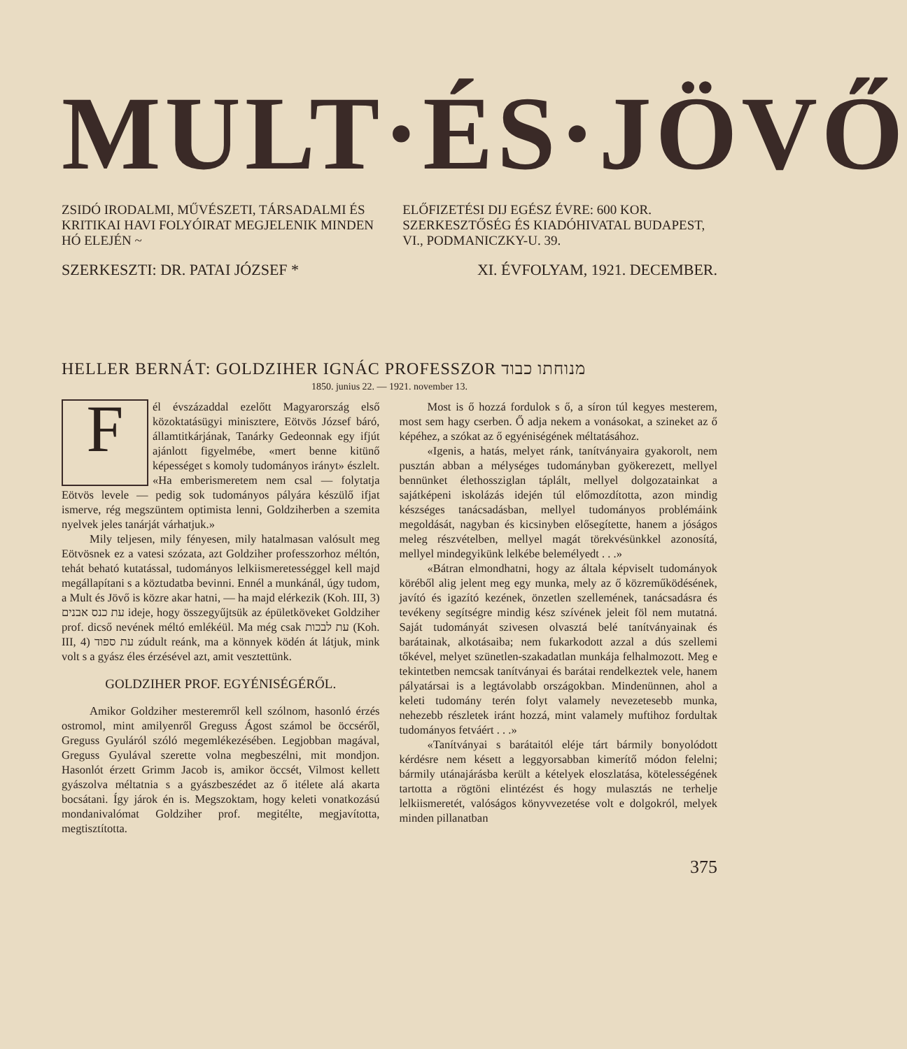MULT·ÉS·JÖVŐ
ZSIDÓ IRODALMI, MŰVÉSZETI, TÁRSA­DALMI ÉS KRITIKAI HAVI FOLYÓIRAT MEGJELENIK MINDEN HÓ ELEJÉN ~
ELŐFIZETÉSI DIJ EGÉSZ ÉVRE: 600 KOR. SZERKESZTŐSÉG ÉS KIADÓHIVATAL BUDAPEST, VI., PODMANICZKY-U. 39.
SZERKESZTI: DR. PATAI JÓZSEF * XI. ÉVFOLYAM, 1921. DECEMBER.
HELLER BERNÁT: GOLDZIHER IGNÁC PROFESSZOR מנוחתו כבוד
1850. junius 22. — 1921. november 13.
Fél évszázaddal ezelőtt Magyarország első közoktatásügyi minisztere, Eötvös József báró, államtitkárjá­nak, Tanárky Gedeonnak egy ifjút ajánlott figyelmébe, «mert benne kitünő képességet s komoly tudo­mányos irányt» észlelt. «Ha emberismeretem nem csal — folytatja Eötvös levele — pedig sok tudományos pályára készülő ifjat ismerve, rég megszüntem optimista lenni, Goldziherben a szemita nyelvek jeles tanárját várhatjuk.»
Mily teljesen, mily fényesen, mily hatalmasan valósult meg Eötvösnek ez a vatesi szózata, azt Goldziher professzorhoz méltón, tehát beható kutatással, tudományos lelkiismeretességgel kell majd megállapítani s a köztudatba bevinni. Ennél a munkánál, úgy tudom, a Mult és Jövő is közre akar hatni, — ha majd elérkezik (Koh. III, 3) עת כנס אבנים ideje, hogy összegyűjtsük az épületköveket Goldziher prof. dicső nevének méltó emlékéül. Ma még csak עת לבכות (Koh. III, 4) עת ספוד zúdult reánk, ma a könnyek ködén át látjuk, mink volt s a gyász éles érzé­sével azt, amit vesztettünk.
GOLDZIHER PROF. EGYÉNISÉGÉRŐL.
Amikor Goldziher mesteremről kell szólnom, hasonló érzés ostromol, mint amilyenről Greguss Ágost számol be öccséről, Greguss Gyuláról szóló megemlékezésében. Legjobban magával, Greguss Gyulával szerette volna megbeszélni, mit mondjon. Hasonlót érzett Grimm Jacob is, amikor öccsét, Vilmost kellett gyászolva méltatnia s a gyászbeszédet az ő itélete alá akarta bocsátani. Így járok én is. Megszoktam, hogy keleti vonatkozású mondanivalómat Goldziher prof. megitélte, megjavította, megtisztította.
Most is ő hozzá fordulok s ő, a síron túl kegyes mesterem, most sem hagy cserben. Ő adja nekem a vonásokat, a szineket az ő képéhez, a szókat az ő egyéniségének méltatásához.
«Igenis, a hatás, melyet ránk, tanítványaira gyakorolt, nem pusztán abban a mélységes tudományban gyökerezett, mellyel bennünket élethossziglan táplált, mellyel dolgozatainkat a sajátképeni iskolázás idején túl előmozdította, azon mindig készséges tanácsadásban, mellyel tudományos problémáink megoldását, nagyban és kicsinyben elősegítette, hanem a jóságos meleg részvételben, mellyel magát törekvésünkkel azonosítá, mellyel mindegyikünk lelkébe bele­mélyedt . . .»
«Bátran elmondhatni, hogy az általa kép­viselt tudományok köréből alig jelent meg egy munka, mely az ő közreműködésének, javító és igazító kezének, önzetlen szellemének, tanács­adásra és tevékeny segítségre mindig kész szívének jeleit föl nem mutatná. Saját tudományát szivesen olvasztá belé tanítványainak és barátainak, alko­tásaiba; nem fukarkodott azzal a dús szellemi tőkével, melyet szünetlen-szakadatlan munkája felhalmozott. Meg e tekintetben nemcsak tanít­ványai és barátai rendelkeztek vele, hanem pálya­társai is a legtávolabb országokban. Mindenünnen, ahol a keleti tudomány terén folyt valamely nevezetesebb munka, nehezebb részletek iránt hozzá, mint valamely muftihoz fordultak tudo­mányos fetváért . . .»
«Tanítványai s barátaitól eléje tárt bármily bonyolódott kérdésre nem késett a leggyorsabban kimerítő módon felelni; bármily utánajárásba került a kételyek eloszlatása, kötelességének tartotta a rögtöni elintézést és hogy mulasztás ne terhelje lelkiismeretét, valóságos könyvvezetése volt e dolgokról, melyek minden pillanatban
375